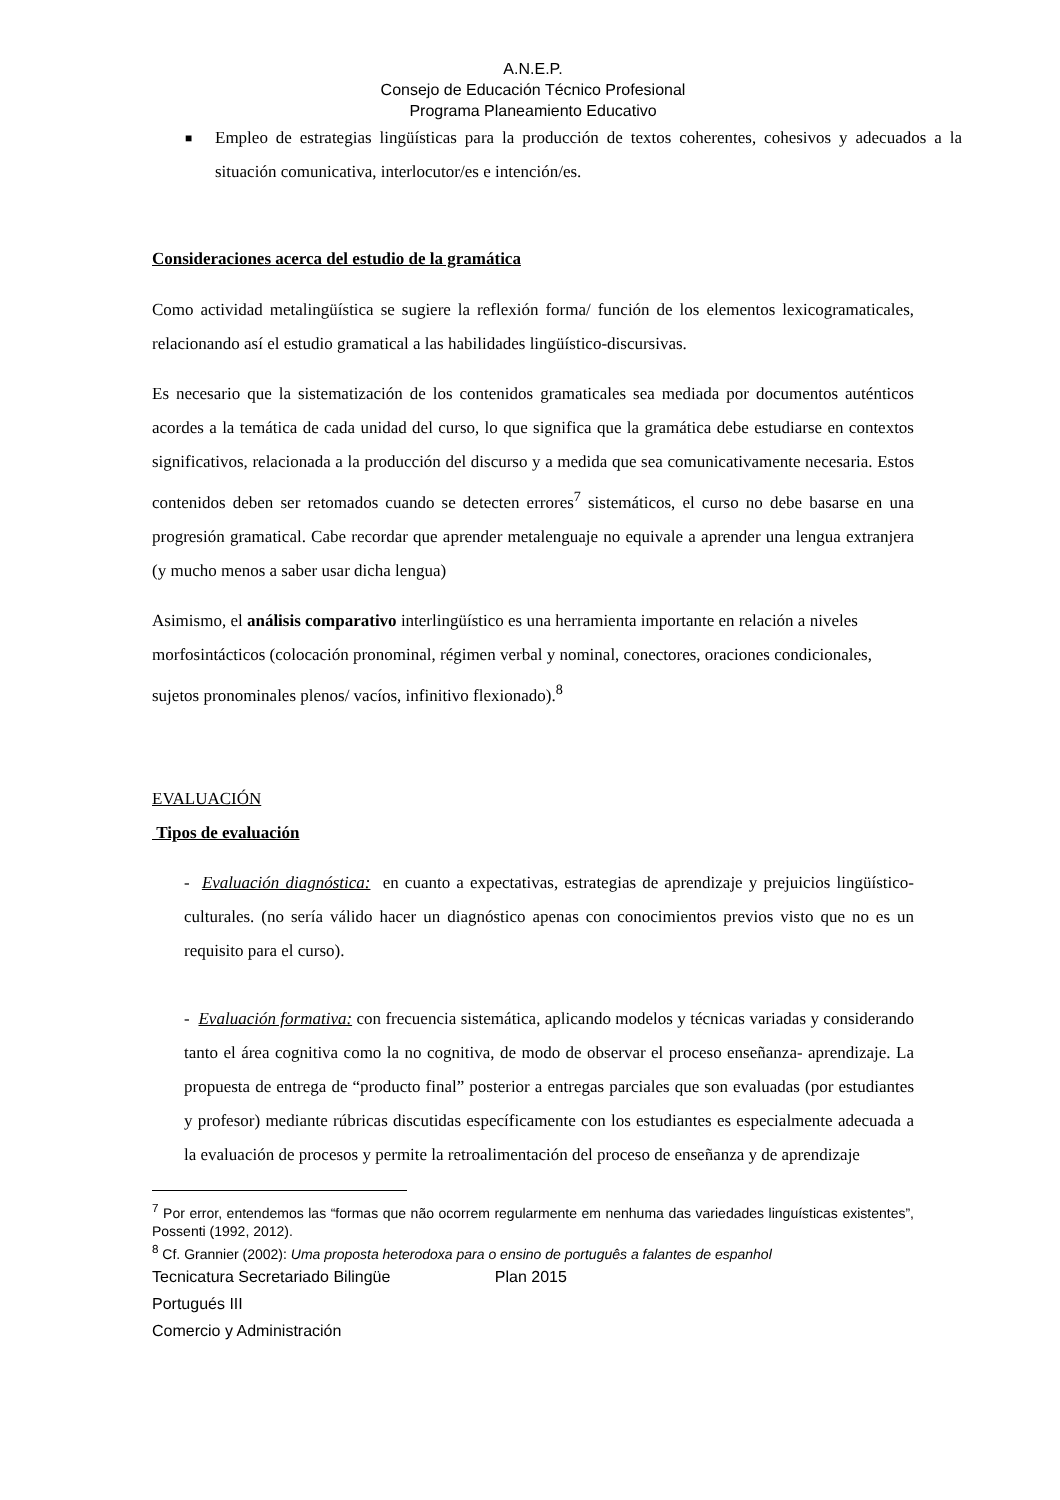A.N.E.P.
Consejo de Educación Técnico Profesional
Programa Planeamiento Educativo
■ Empleo de estrategias lingüísticas para la producción de textos coherentes, cohesivos y adecuados a la situación comunicativa, interlocutor/es e intención/es.
Consideraciones acerca del estudio de la gramática
Como actividad metalingüística se sugiere la reflexión forma/ función de los elementos lexicogramaticales, relacionando así el estudio gramatical a las habilidades lingüístico-discursivas.
Es necesario que la sistematización de los contenidos gramaticales sea mediada por documentos auténticos acordes a la temática de cada unidad del curso, lo que significa que la gramática debe estudiarse en contextos significativos, relacionada a la producción del discurso y a medida que sea comunicativamente necesaria. Estos contenidos deben ser retomados cuando se detecten errores<sup>7</sup> sistemáticos, el curso no debe basarse en una progresión gramatical. Cabe recordar que aprender metalenguaje no equivale a aprender una lengua extranjera (y mucho menos a saber usar dicha lengua)
Asimismo, el análisis comparativo interlingüístico es una herramienta importante en relación a niveles morfosintácticos (colocación pronominal, régimen verbal y nominal, conectores, oraciones condicionales, sujetos pronominales plenos/ vacíos, infinitivo flexionado).<sup>8</sup>
EVALUACIÓN
Tipos de evaluación
- Evaluación diagnóstica: en cuanto a expectativas, estrategias de aprendizaje y prejuicios lingüístico-culturales. (no sería válido hacer un diagnóstico apenas con conocimientos previos visto que no es un requisito para el curso).
- Evaluación formativa: con frecuencia sistemática, aplicando modelos y técnicas variadas y considerando tanto el área cognitiva como la no cognitiva, de modo de observar el proceso enseñanza- aprendizaje. La propuesta de entrega de “producto final” posterior a entregas parciales que son evaluadas (por estudiantes y profesor) mediante rúbricas discutidas específicamente con los estudiantes es especialmente adecuada a la evaluación de procesos y permite la retroalimentación del proceso de enseñanza y de aprendizaje
<sup>7</sup> Por error, entendemos las “formas que não ocorrem regularmente em nenhuma das variedades linguísticas existentes”, Possenti (1992, 2012).
<sup>8</sup> Cf. Grannier (2002): Uma proposta heterodoxa para o ensino de português a falantes de espanhol
Tecnicatura Secretariado Bilingüe Plan 2015
Portugués III
Comercio y Administración